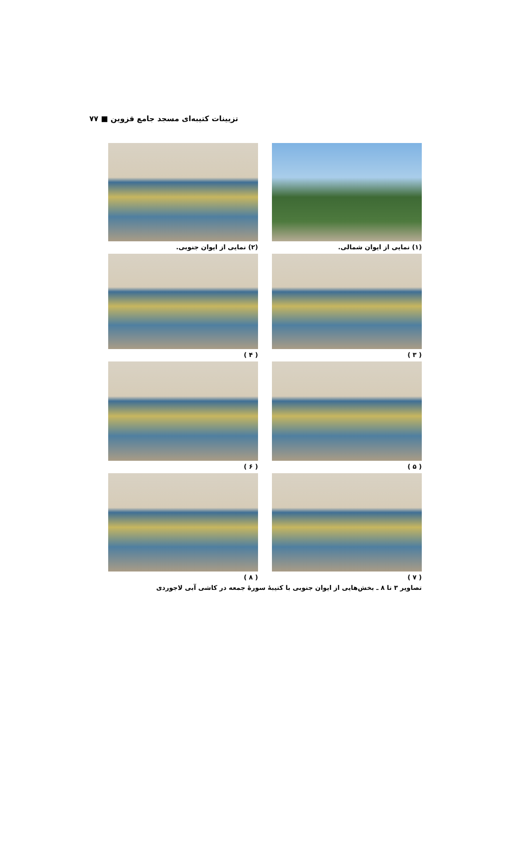تزیینات کتیبه‌ای مسجد جامع قزوین ■ ۷۷
(۱) نمایی از ایوان شمالی. (۲) نمایی از ایوان جنوبی.
( ۳ ) ( ۴ )
( ۵ ) ( ۶ )
( ۷ ) ( ۸ )
تصاویر ۳ تا ۸ ـ بخش‌هایی از ایوان جنوبی با کتیبهٔ سورهٔ جمعه در کاشی آبی لاجوردی